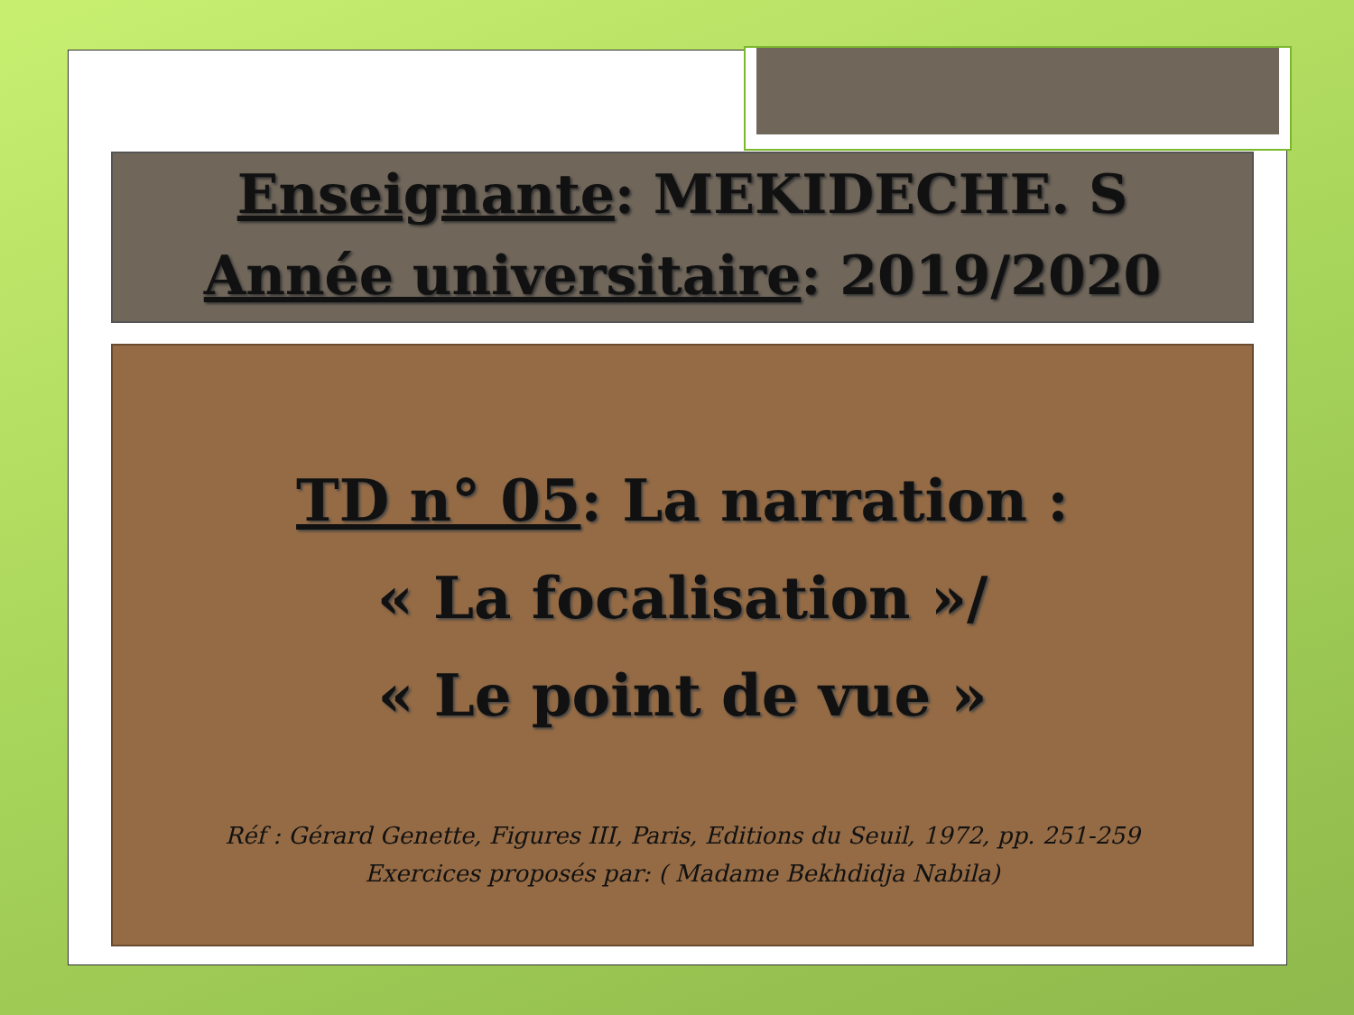Enseignante: MEKIDECHE. S
Année universitaire: 2019/2020
TD n° 05: La narration :
« La focalisation »/
« Le point de vue »
Réf : Gérard Genette, Figures III, Paris, Editions du Seuil, 1972, pp. 251-259
Exercices proposés par: ( Madame Bekhdidja Nabila)